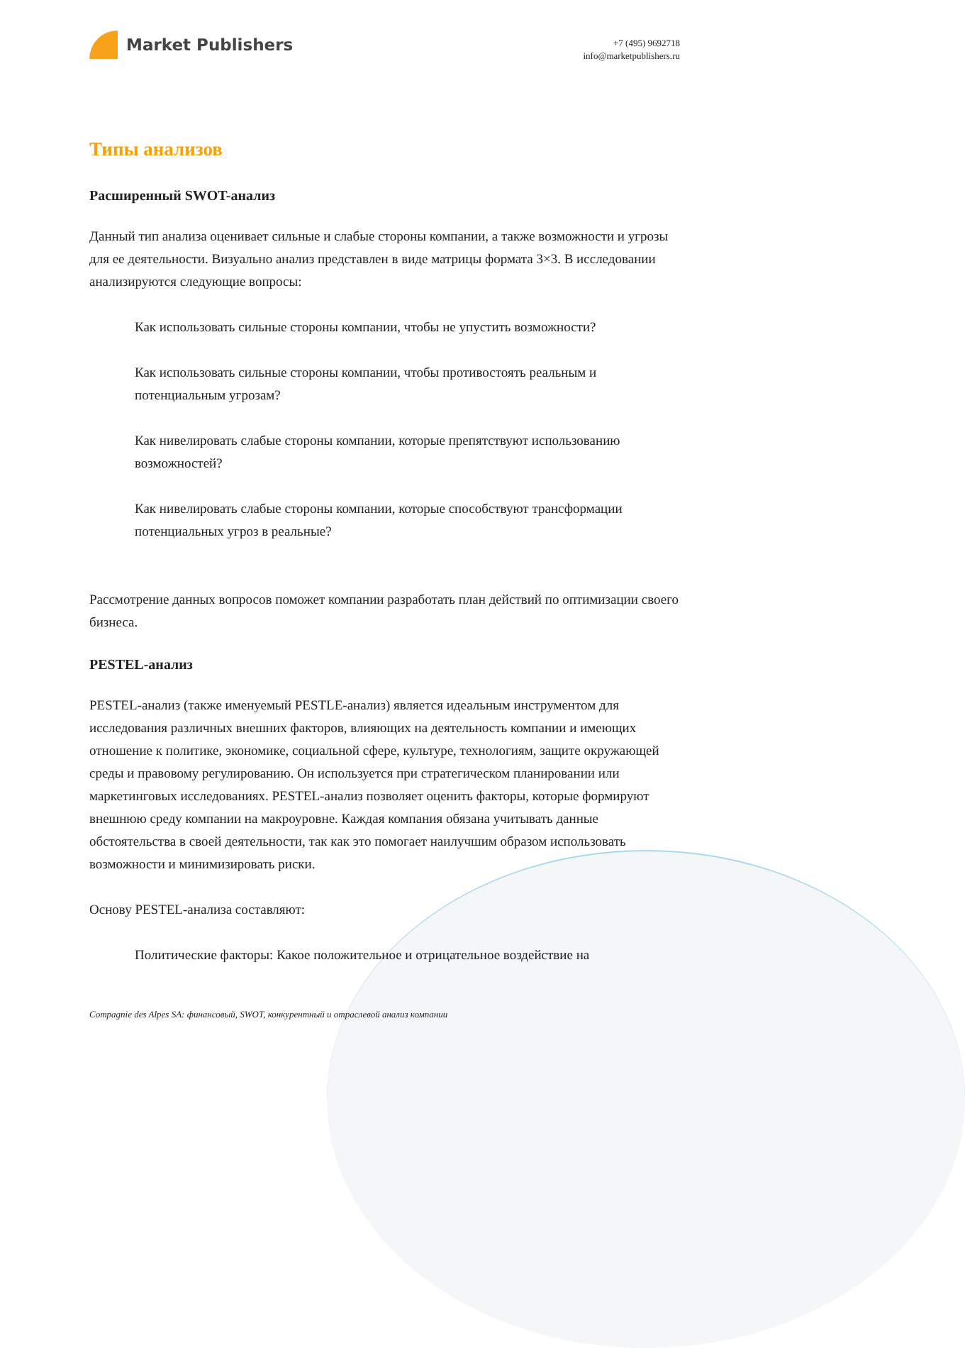Market Publishers
+7 (495) 9692718
info@marketpublishers.ru
Типы анализов
Расширенный SWOT-анализ
Данный тип анализа оценивает сильные и слабые стороны компании, а также возможности и угрозы для ее деятельности. Визуально анализ представлен в виде матрицы формата 3×3. В исследовании анализируются следующие вопросы:
Как использовать сильные стороны компании, чтобы не упустить возможности?
Как использовать сильные стороны компании, чтобы противостоять реальным и потенциальным угрозам?
Как нивелировать слабые стороны компании, которые препятствуют использованию возможностей?
Как нивелировать слабые стороны компании, которые способствуют трансформации потенциальных угроз в реальные?
Рассмотрение данных вопросов поможет компании разработать план действий по оптимизации своего бизнеса.
PESTEL-анализ
PESTEL-анализ (также именуемый PESTLE-анализ) является идеальным инструментом для исследования различных внешних факторов, влияющих на деятельность компании и имеющих отношение к политике, экономике, социальной сфере, культуре, технологиям, защите окружающей среды и правовому регулированию. Он используется при стратегическом планировании или маркетинговых исследованиях. PESTEL-анализ позволяет оценить факторы, которые формируют внешнюю среду компании на макроуровне. Каждая компания обязана учитывать данные обстоятельства в своей деятельности, так как это помогает наилучшим образом использовать возможности и минимизировать риски.
Основу PESTEL-анализа составляют:
Политические факторы: Какое положительное и отрицательное воздействие на
Compagnie des Alpes SA: финансовый, SWOT, конкурентный и отраслевой анализ компании